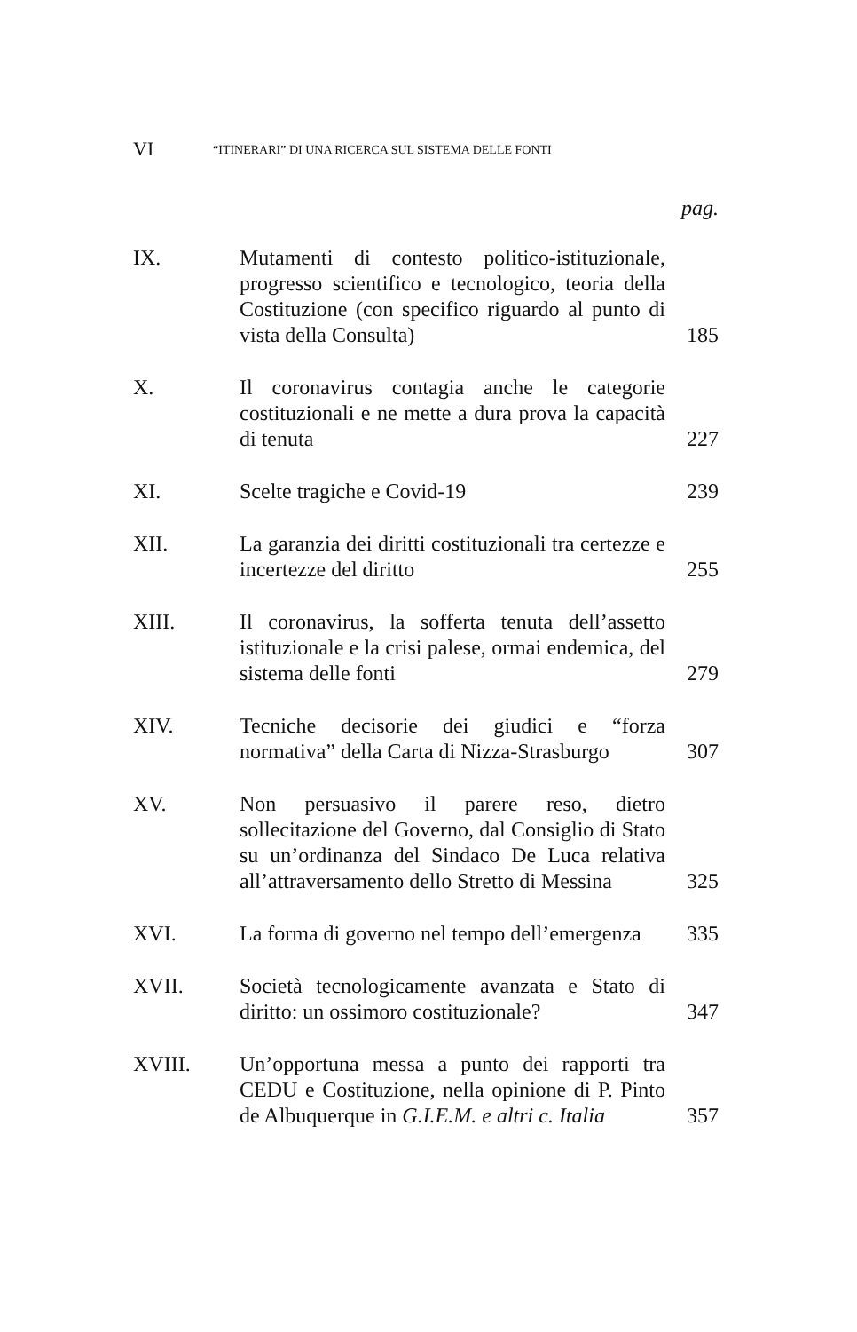VI “ITINERARI” DI UNA RICERCA SUL SISTEMA DELLE FONTI
pag.
| IX. | Mutamenti di contesto politico-istituzionale, progresso scientifico e tecnologico, teoria della Costituzione (con specifico riguardo al punto di vista della Consulta) | 185 |
| X. | Il coronavirus contagia anche le categorie costituzionali e ne mette a dura prova la capacità di tenuta | 227 |
| XI. | Scelte tragiche e Covid-19 | 239 |
| XII. | La garanzia dei diritti costituzionali tra certezze e incertezze del diritto | 255 |
| XIII. | Il coronavirus, la sofferta tenuta dell’assetto istituzionale e la crisi palese, ormai endemica, del sistema delle fonti | 279 |
| XIV. | Tecniche decisorie dei giudici e “forza normativa” della Carta di Nizza-Strasburgo | 307 |
| XV. | Non persuasivo il parere reso, dietro sollecitazione del Governo, dal Consiglio di Stato su un’ordinanza del Sindaco De Luca relativa all’attraversamento dello Stretto di Messina | 325 |
| XVI. | La forma di governo nel tempo dell’emergenza | 335 |
| XVII. | Società tecnologicamente avanzata e Stato di diritto: un ossimoro costituzionale? | 347 |
| XVIII. | Un’opportuna messa a punto dei rapporti tra CEDU e Costituzione, nella opinione di P. Pinto de Albuquerque in G.I.E.M. e altri c. Italia | 357 |